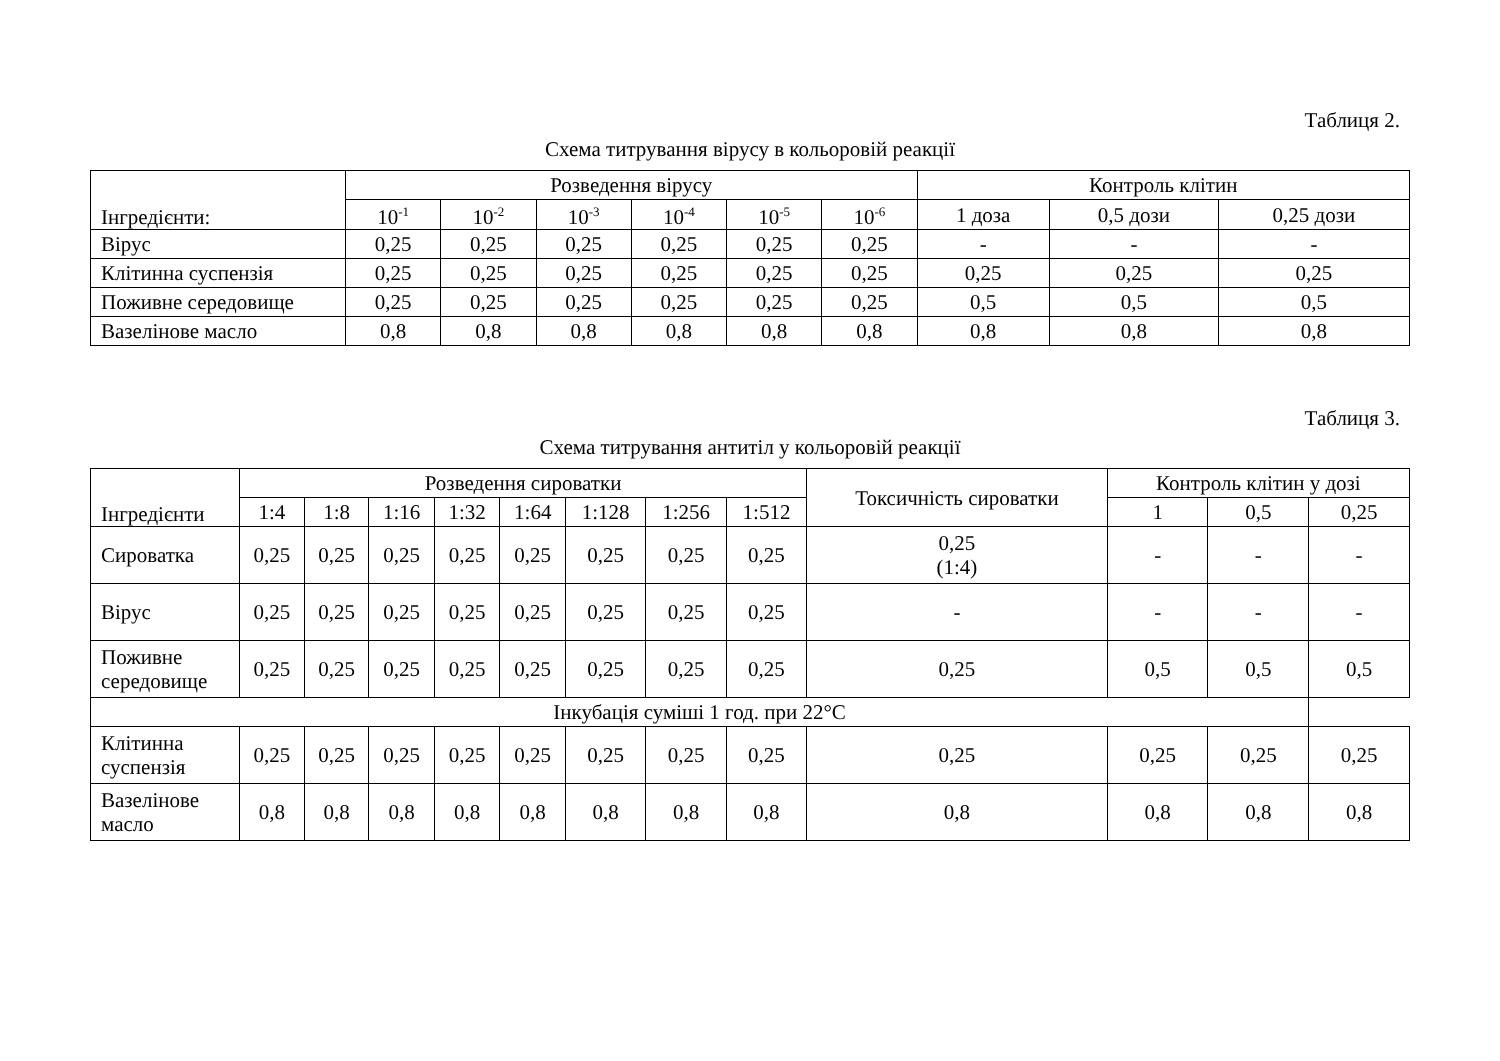Таблиця 2.
Схема титрування вірусу в кольоровій реакції
| Інгредієнти: | Розведення вірусу | | | | | | Контроль клітин | | |
| --- | --- | --- | --- | --- | --- | --- | --- | --- | --- |
| | 10<sup>-1</sup> | 10<sup>-2</sup> | 10<sup>-3</sup> | 10<sup>-4</sup> | 10<sup>-5</sup> | 10<sup>-6</sup> | 1 доза | 0,5 дози | 0,25 дози |
| Вірус | 0,25 | 0,25 | 0,25 | 0,25 | 0,25 | 0,25 | - | - | - |
| Клітинна суспензія | 0,25 | 0,25 | 0,25 | 0,25 | 0,25 | 0,25 | 0,25 | 0,25 | 0,25 |
| Поживне середовище | 0,25 | 0,25 | 0,25 | 0,25 | 0,25 | 0,25 | 0,5 | 0,5 | 0,5 |
| Вазелінове масло | 0,8 | 0,8 | 0,8 | 0,8 | 0,8 | 0,8 | 0,8 | 0,8 | 0,8 |
Таблиця 3.
Схема титрування антитіл у кольоровій реакції
| Інгредієнти | Розведення сироватки | | | | | | | | Токсичність сироватки | Контроль клітин у дозі | | |
| --- | --- | --- | --- | --- | --- | --- | --- | --- | --- | --- | --- | --- |
| | 1:4 | 1:8 | 1:16 | 1:32 | 1:64 | 1:128 | 1:256 | 1:512 | | 1 | 0,5 | 0,25 |
| Сироватка | 0,25 | 0,25 | 0,25 | 0,25 | 0,25 | 0,25 | 0,25 | 0,25 | 0,25 (1:4) | - | - | - |
| Вірус | 0,25 | 0,25 | 0,25 | 0,25 | 0,25 | 0,25 | 0,25 | 0,25 | - | - | - | - |
| Поживне середовище | 0,25 | 0,25 | 0,25 | 0,25 | 0,25 | 0,25 | 0,25 | 0,25 | 0,25 | 0,5 | 0,5 | 0,5 |
| Інкубація суміші 1 год. при 22°С | | | | | | | | | | | | |
| Клітинна суспензія | 0,25 | 0,25 | 0,25 | 0,25 | 0,25 | 0,25 | 0,25 | 0,25 | 0,25 | 0,25 | 0,25 | 0,25 |
| Вазелінове масло | 0,8 | 0,8 | 0,8 | 0,8 | 0,8 | 0,8 | 0,8 | 0,8 | 0,8 | 0,8 | 0,8 | 0,8 |